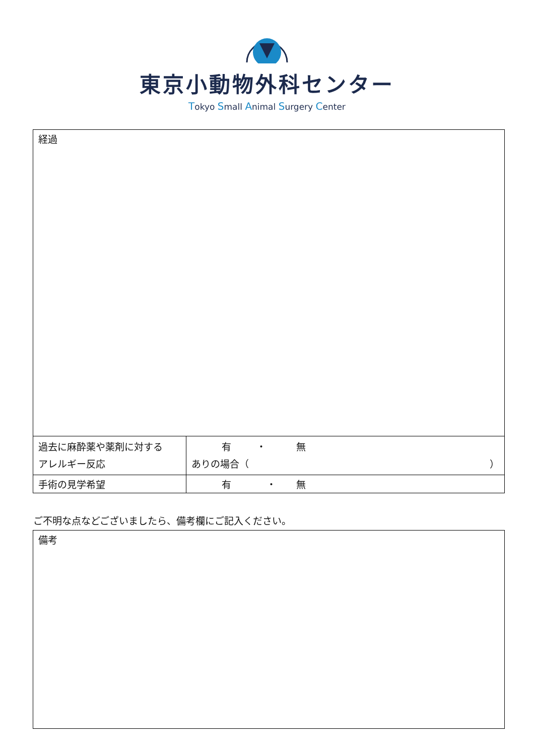東京小動物外科センター
Tokyo Small Animal Surgery Center
| 経過 | |
| 過去に麻酔薬や薬剤に対する アレルギー反応 | 有 ・ 無 ありの場合（ ） |
| 手術の見学希望 | 有 ・ 無 |
ご不明な点などございましたら、備考欄にご記入ください。
| 備考 |